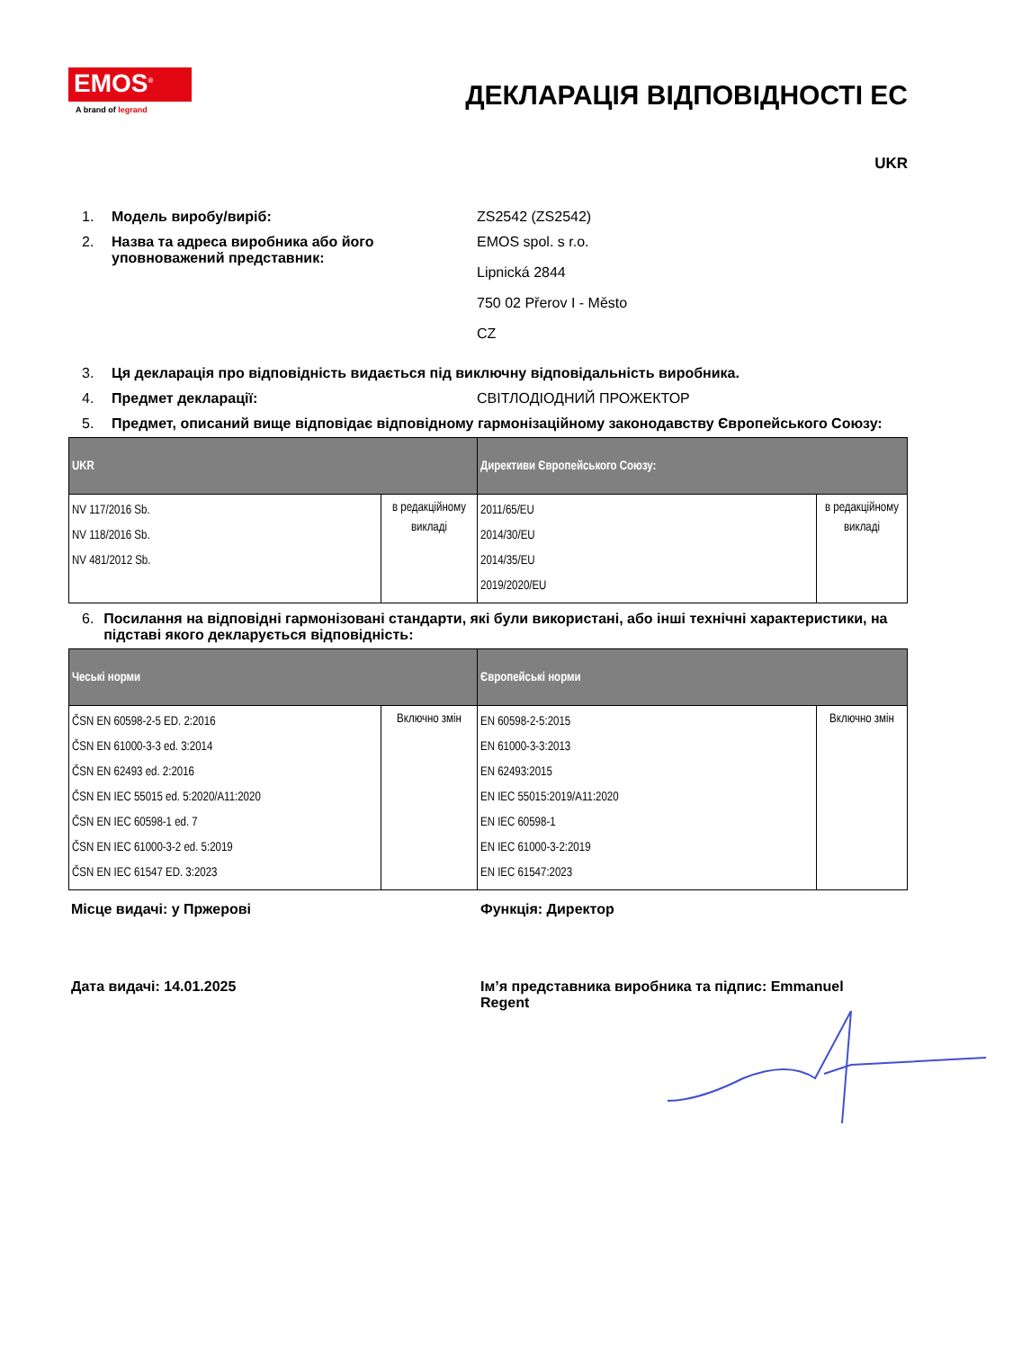EMOS<sup>®</sup>
A brand of legrand
ДЕКЛАРАЦІЯ ВІДПОВІДНОСТІ ЕС
UKR
1. Модель виробу/виріб: ZS2542 (ZS2542)
2. Назва та адреса виробника або його уповноважений представник:
EMOS spol. s r.o.
Lipnická 2844
750 02 Přerov I - Město
CZ
3. Ця декларація про відповідність видається під виключну відповідальність виробника.
4. Предмет декларації: СВІТЛОДІОДНИЙ ПРОЖЕКТОР
5. Предмет, описаний вище відповідає відповідному гармонізаційному законодавству Європейського Союзу:
| UKR | | Директиви Європейського Союзу: | |
| --- | --- | --- | --- |
| NV 117/2016 Sb. NV 118/2016 Sb. NV 481/2012 Sb. | в редакційному викладі | 2011/65/EU 2014/30/EU 2014/35/EU 2019/2020/EU | в редакційному викладі |
6. Посилання на відповідні гармонізовані стандарти, які були використані, або інші технічні характеристики, на підставі якого декларується відповідність:
| Чеські норми | | Європейські норми | |
| --- | --- | --- | --- |
| ČSN EN 60598-2-5 ED. 2:2016 ČSN EN 61000-3-3 ed. 3:2014 ČSN EN 62493 ed. 2:2016 ČSN EN IEC 55015 ed. 5:2020/A11:2020 ČSN EN IEC 60598-1 ed. 7 ČSN EN IEC 61000-3-2 ed. 5:2019 ČSN EN IEC 61547 ED. 3:2023 | Включно змін | EN 60598-2-5:2015 EN 61000-3-3:2013 EN 62493:2015 EN IEC 55015:2019/A11:2020 EN IEC 60598-1 EN IEC 61000-3-2:2019 EN IEC 61547:2023 | Включно змін |
Місце видачі: у Пржерові Функція: Директор
Дата видачі: 14.01.2025 Ім’я представника виробника та підпис: Emmanuel Regent